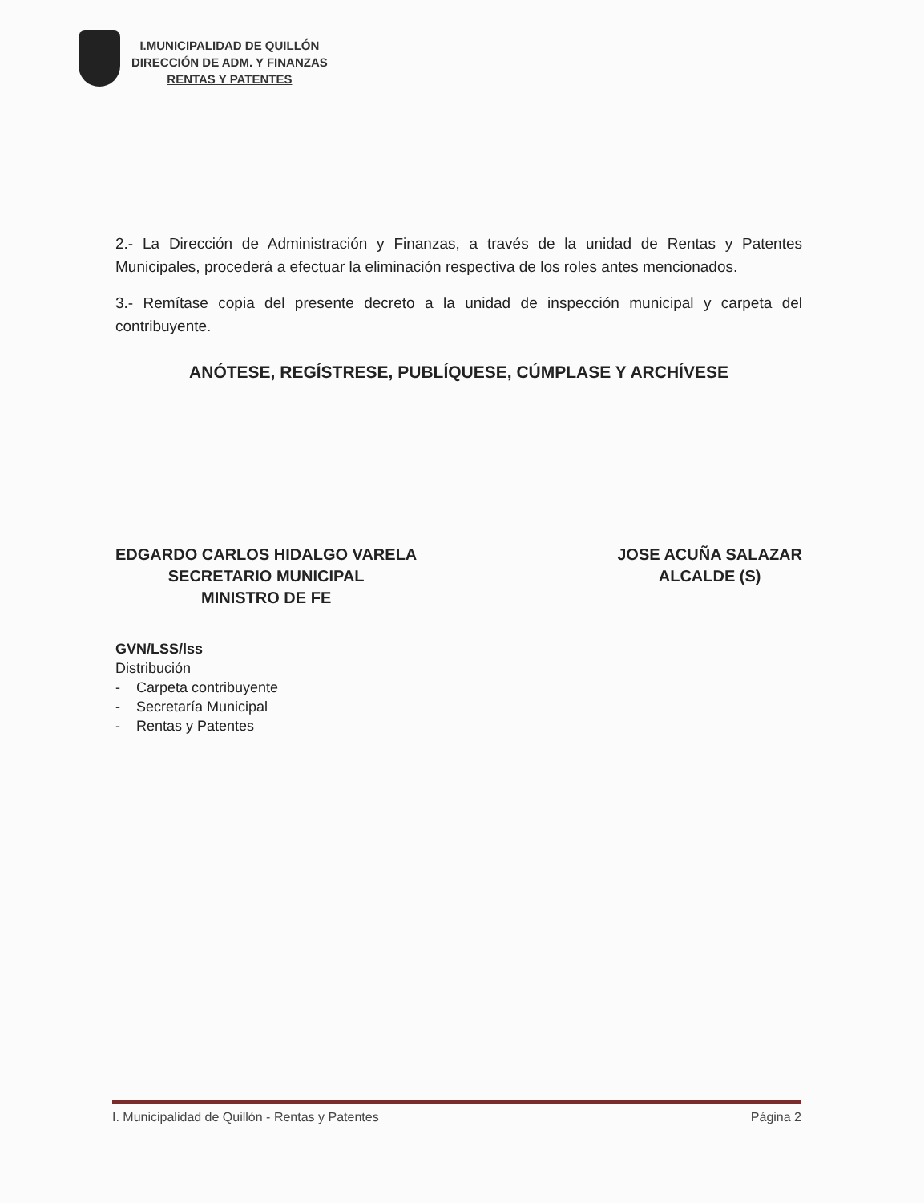I.MUNICIPALIDAD DE QUILLÓN
DIRECCIÓN DE ADM. Y FINANZAS
RENTAS Y PATENTES
2.- La Dirección de Administración y Finanzas, a través de la unidad de Rentas y Patentes Municipales, procederá a efectuar la eliminación respectiva de los roles antes mencionados.
3.- Remítase copia del presente decreto a la unidad de inspección municipal y carpeta del contribuyente.
ANÓTESE, REGÍSTRESE, PUBLÍQUESE, CÚMPLASE Y ARCHÍVESE
EDGARDO CARLOS HIDALGO VARELA
SECRETARIO MUNICIPAL
MINISTRO DE FE
JOSE ACUÑA SALAZAR
ALCALDE (S)
GVN/LSS/lss
Distribución
- Carpeta contribuyente
- Secretaría Municipal
- Rentas y Patentes
I. Municipalidad de Quillón - Rentas y Patentes Página 2